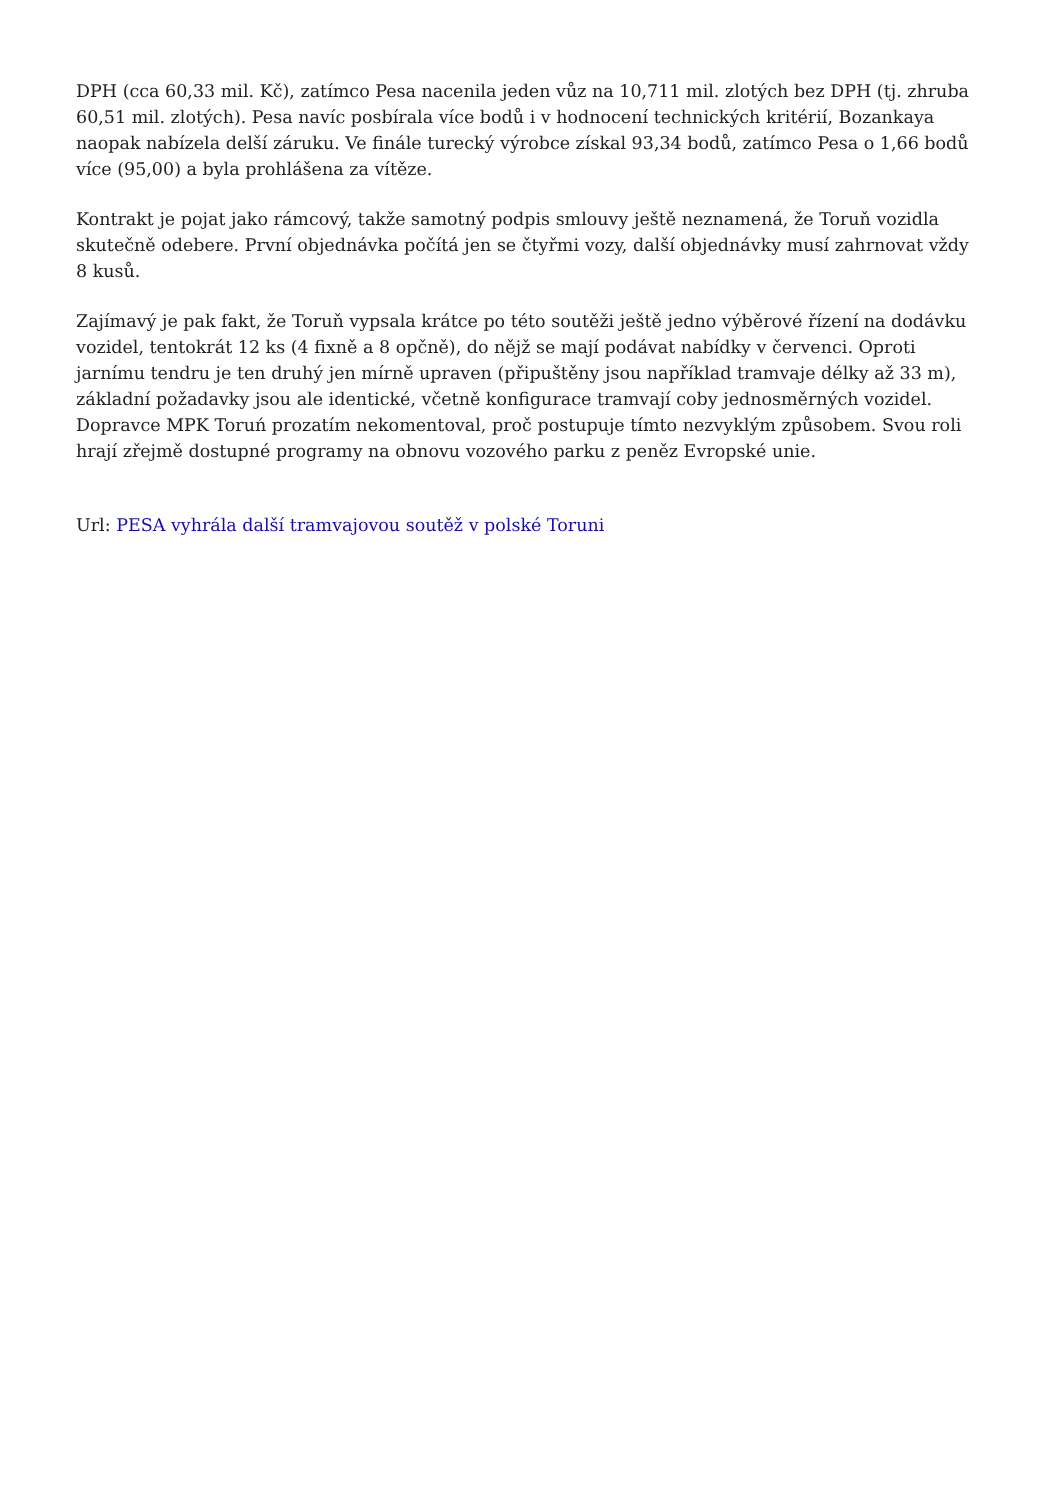DPH (cca 60,33 mil. Kč), zatímco Pesa nacenila jeden vůz na 10,711 mil. zlotých bez DPH (tj. zhruba 60,51 mil. zlotých). Pesa navíc posbírala více bodů i v hodnocení technických kritérií, Bozankaya naopak nabízela delší záruku. Ve finále turecký výrobce získal 93,34 bodů, zatímco Pesa o 1,66 bodů více (95,00) a byla prohlášena za vítěze.
Kontrakt je pojat jako rámcový, takže samotný podpis smlouvy ještě neznamená, že Toruň vozidla skutečně odebere. První objednávka počítá jen se čtyřmi vozy, další objednávky musí zahrnovat vždy 8 kusů.
Zajímavý je pak fakt, že Toruň vypsala krátce po této soutěži ještě jedno výběrové řízení na dodávku vozidel, tentokrát 12 ks (4 fixně a 8 opčně), do nějž se mají podávat nabídky v červenci. Oproti jarnímu tendru je ten druhý jen mírně upraven (připuštěny jsou například tramvaje délky až 33 m), základní požadavky jsou ale identické, včetně konfigurace tramvají coby jednosměrných vozidel. Dopravce MPK Toruń prozatím nekomentoval, proč postupuje tímto nezvyklým způsobem. Svou roli hrají zřejmě dostupné programy na obnovu vozového parku z peněz Evropské unie.
Url: PESA vyhrála další tramvajovou soutěž v polské Toruni